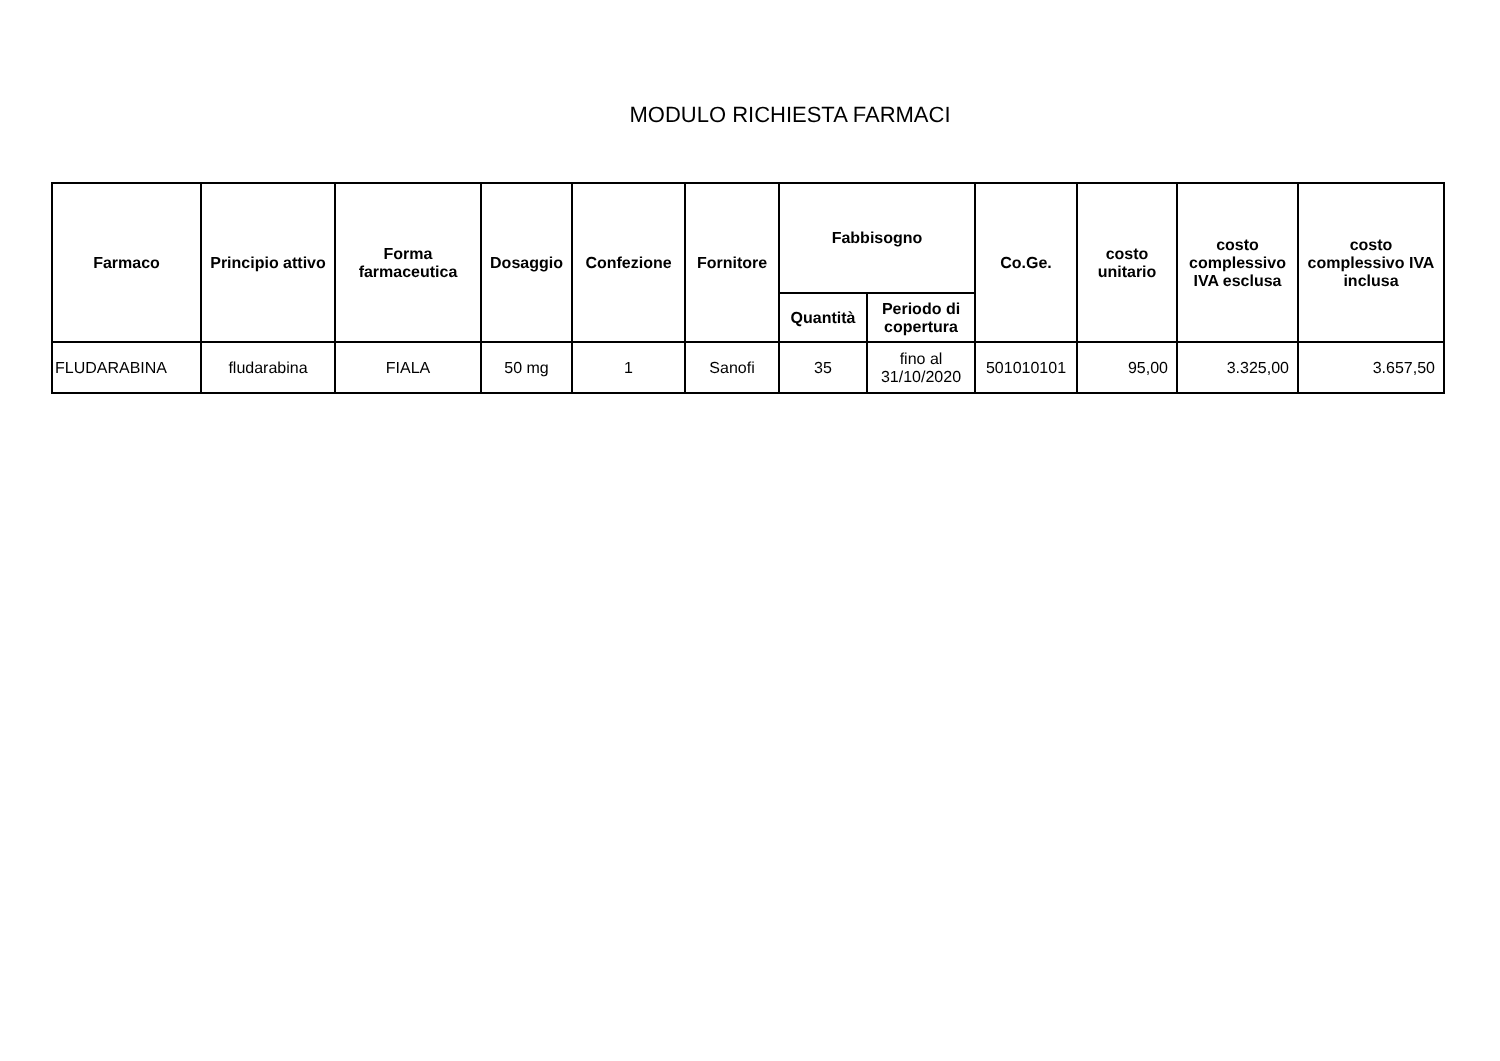MODULO RICHIESTA FARMACI
| Farmaco | Principio attivo | Forma farmaceutica | Dosaggio | Confezione | Fornitore | Fabbisogno | | Co.Ge. | costo unitario | costo complessivo IVA esclusa | costo complessivo IVA inclusa |
| --- | --- | --- | --- | --- | --- | --- | --- | --- | --- | --- | --- |
| | | | | | | Quantità | Periodo di copertura | | | | |
| FLUDARABINA | fludarabina | FIALA | 50 mg | 1 | Sanofi | 35 | fino al 31/10/2020 | 501010101 | 95,00 | 3.325,00 | 3.657,50 |